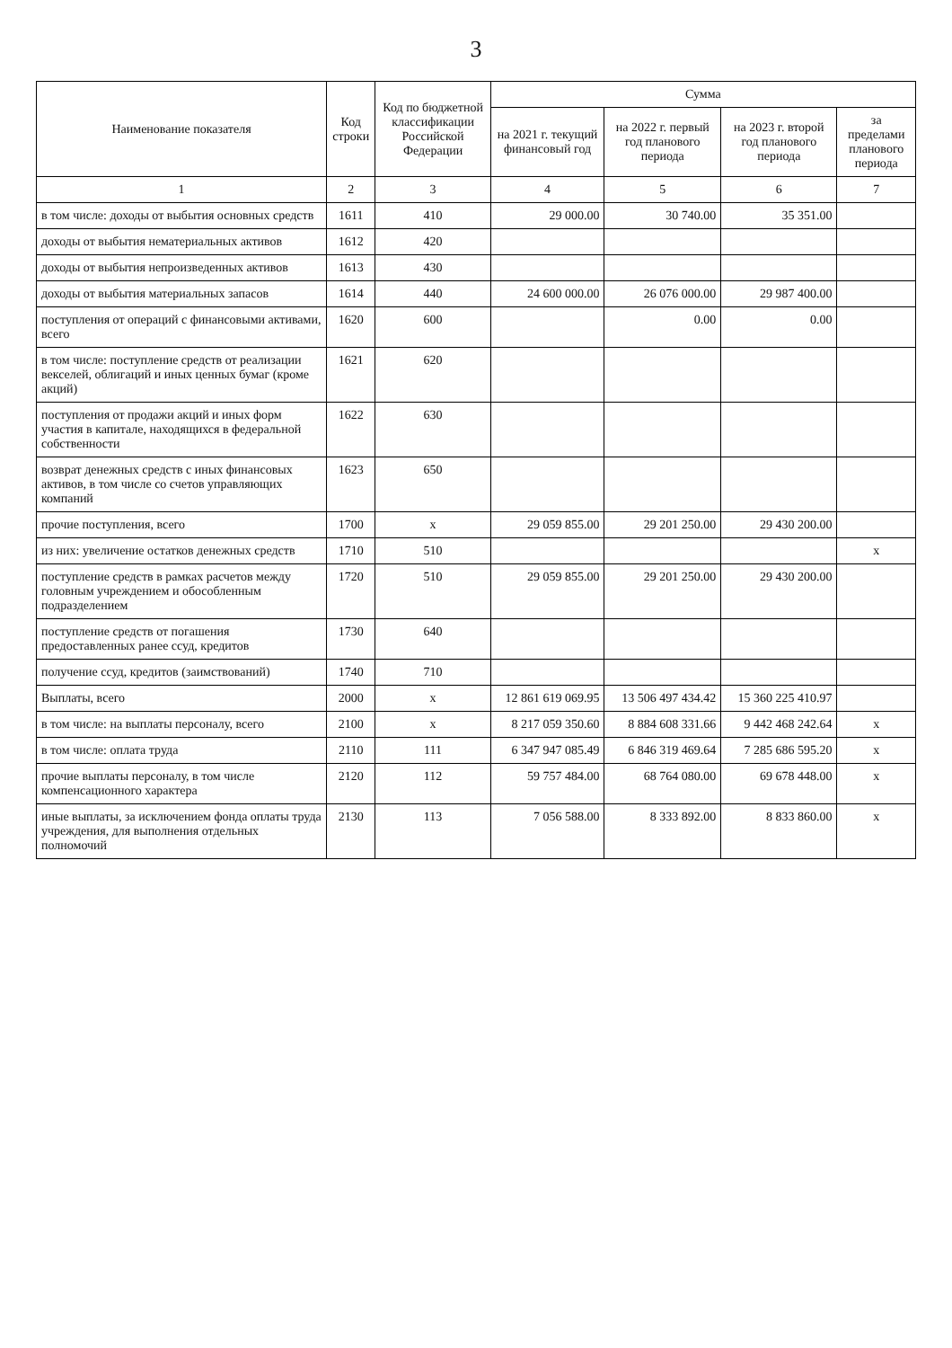3
| Наименование показателя | Код строки | Код по бюджетной классификации Российской Федерации | Сумма | | | |
| --- | --- | --- | --- | --- | --- | --- |
| | | | на 2021 г. текущий финансовый год | на 2022 г. первый год планового периода | на 2023 г. второй год планового периода | за пределами планового периода |
| 1 | 2 | 3 | 4 | 5 | 6 | 7 |
| в том числе: доходы от выбытия основных средств | 1611 | 410 | 29 000.00 | 30 740.00 | 35 351.00 | |
| доходы от выбытия нематериальных активов | 1612 | 420 | | | | |
| доходы от выбытия непроизведенных активов | 1613 | 430 | | | | |
| доходы от выбытия материальных запасов | 1614 | 440 | 24 600 000.00 | 26 076 000.00 | 29 987 400.00 | |
| поступления от операций с финансовыми активами, всего | 1620 | 600 | | 0.00 | 0.00 | |
| в том числе: поступление средств от реализации векселей, облигаций и иных ценных бумаг (кроме акций) | 1621 | 620 | | | | |
| поступления от продажи акций и иных форм участия в капитале, находящихся в федеральной собственности | 1622 | 630 | | | | |
| возврат денежных средств с иных финансовых активов, в том числе со счетов управляющих компаний | 1623 | 650 | | | | |
| прочие поступления, всего | 1700 | x | 29 059 855.00 | 29 201 250.00 | 29 430 200.00 | |
| из них: увеличение остатков денежных средств | 1710 | 510 | | | | x |
| поступление средств в рамках расчетов между головным учреждением и обособленным подразделением | 1720 | 510 | 29 059 855.00 | 29 201 250.00 | 29 430 200.00 | |
| поступление средств от погашения предоставленных ранее ссуд, кредитов | 1730 | 640 | | | | |
| получение ссуд, кредитов (заимствований) | 1740 | 710 | | | | |
| Выплаты, всего | 2000 | x | 12 861 619 069.95 | 13 506 497 434.42 | 15 360 225 410.97 | |
| в том числе: на выплаты персоналу, всего | 2100 | x | 8 217 059 350.60 | 8 884 608 331.66 | 9 442 468 242.64 | x |
| в том числе: оплата труда | 2110 | 111 | 6 347 947 085.49 | 6 846 319 469.64 | 7 285 686 595.20 | x |
| прочие выплаты персоналу, в том числе компенсационного характера | 2120 | 112 | 59 757 484.00 | 68 764 080.00 | 69 678 448.00 | x |
| иные выплаты, за исключением фонда оплаты труда учреждения, для выполнения отдельных полномочий | 2130 | 113 | 7 056 588.00 | 8 333 892.00 | 8 833 860.00 | x |